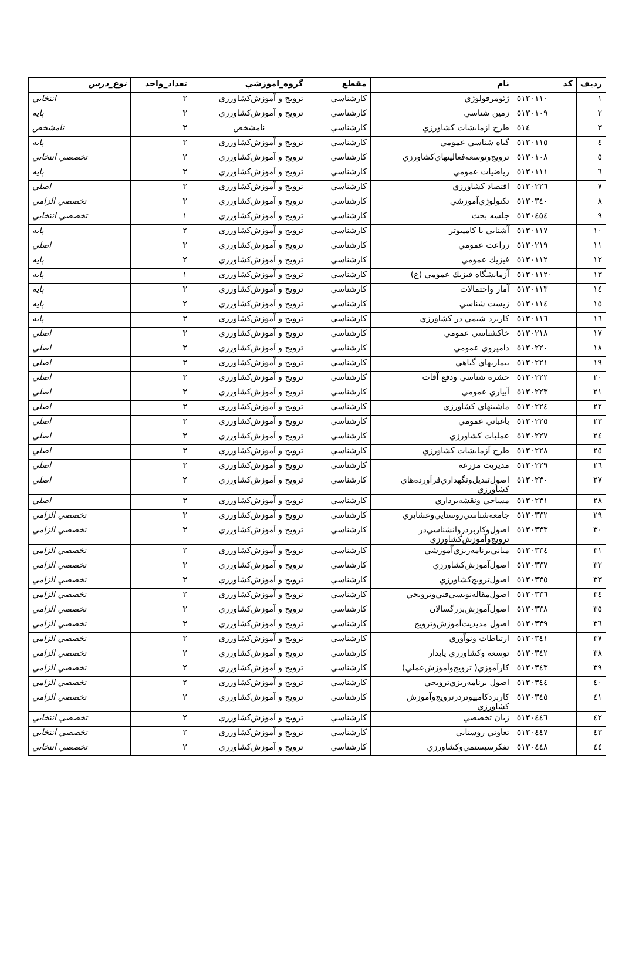| رديف | كد | نام | مقطع | گروه_اموزشي | تعداد_واحد | نوع_درس |
| --- | --- | --- | --- | --- | --- | --- |
| ١ | ٥١٣٠١١٠ | ژئومرفولوژي | كارشناسي | ترويج و آموزش‌كشاورزي | ٣ | انتخابي |
| ٢ | ٥١٣٠١٠٩ | زمين شناسي | كارشناسي | ترويج و آموزش‌كشاورزي | ٣ | پايه |
| ٣ | ٥١٤ | طرح ازمايشات كشاورزي | كارشناسي | نامشخص | ٣ | نامشخص |
| ٤ | ٥١٣٠١١٥ | گياه شناسي عمومي | كارشناسي | ترويج و آموزش‌كشاورزي | ٣ | پايه |
| ٥ | ٥١٣٠١٠٨ | ترويج‌وتوسعه‌فعاليتهاي‌كشاورزي | كارشناسي | ترويج و آموزش‌كشاورزي | ٢ | تخصصي انتخابي |
| ٦ | ٥١٣٠١١١ | رياضيات عمومي | كارشناسي | ترويج و آموزش‌كشاورزي | ٣ | پايه |
| ٧ | ٥١٣٠٢٢٦ | اقتصاد كشاورزي | كارشناسي | ترويج و آموزش‌كشاورزي | ٣ | اصلي |
| ٨ | ٥١٣٠٣٤٠ | تكنولوژي‌آموزشي | كارشناسي | ترويج و آموزش‌كشاورزي | ٣ | تخصصي الزامي |
| ٩ | ٥١٣٠٤٥٤ | جلسه بحث | كارشناسي | ترويج و آموزش‌كشاورزي | ١ | تخصصي انتخابي |
| ١٠ | ٥١٣٠١١٧ | آشنايي با كامپيوتر | كارشناسي | ترويج و آموزش‌كشاورزي | ٢ | پايه |
| ١١ | ٥١٣٠٢١٩ | زراعت عمومي | كارشناسي | ترويج و آموزش‌كشاورزي | ٣ | اصلي |
| ١٢ | ٥١٣٠١١٢ | فيزيك عمومي | كارشناسي | ترويج و آموزش‌كشاورزي | ٢ | پايه |
| ١٣ | ٥١٣٠١١٢٠ | آزمايشگاه فيزيك عمومي (ع) | كارشناسي | ترويج و آموزش‌كشاورزي | ١ | پايه |
| ١٤ | ٥١٣٠١١٣ | آمار واحتمالات | كارشناسي | ترويج و آموزش‌كشاورزي | ٣ | پايه |
| ١٥ | ٥١٣٠١١٤ | زيست شناسي | كارشناسي | ترويج و آموزش‌كشاورزي | ٢ | پايه |
| ١٦ | ٥١٣٠١١٦ | كاربرد شيمي در كشاورزي | كارشناسي | ترويج و آموزش‌كشاورزي | ٣ | پايه |
| ١٧ | ٥١٣٠٢١٨ | خاكشناسي عمومي | كارشناسي | ترويج و آموزش‌كشاورزي | ٣ | اصلي |
| ١٨ | ٥١٣٠٢٢٠ | دامپروي عمومي | كارشناسي | ترويج و آموزش‌كشاورزي | ٣ | اصلي |
| ١٩ | ٥١٣٠٢٢١ | بيماريهاي گياهي | كارشناسي | ترويج و آموزش‌كشاورزي | ٣ | اصلي |
| ٢٠ | ٥١٣٠٢٢٢ | حشره شناسي ودفع آفات | كارشناسي | ترويج و آموزش‌كشاورزي | ٣ | اصلي |
| ٢١ | ٥١٣٠٢٢٣ | آبياري عمومي | كارشناسي | ترويج و آموزش‌كشاورزي | ٣ | اصلي |
| ٢٢ | ٥١٣٠٢٢٤ | ماشينهاي كشاورزي | كارشناسي | ترويج و آموزش‌كشاورزي | ٣ | اصلي |
| ٢٣ | ٥١٣٠٢٢٥ | باغباني عمومي | كارشناسي | ترويج و آموزش‌كشاورزي | ٣ | اصلي |
| ٢٤ | ٥١٣٠٢٢٧ | عمليات كشاورزي | كارشناسي | ترويج و آموزش‌كشاورزي | ٣ | اصلي |
| ٢٥ | ٥١٣٠٢٢٨ | طرح آزمايشات كشاورزي | كارشناسي | ترويج و آموزش‌كشاورزي | ٣ | اصلي |
| ٢٦ | ٥١٣٠٢٢٩ | مديريت مزرعه | كارشناسي | ترويج و آموزش‌كشاورزي | ٣ | اصلي |
| ٢٧ | ٥١٣٠٢٣٠ | اصول‌تبديل‌ونگهداري‌فرآورده‌هاي كشاورزي | كارشناسي | ترويج و آموزش‌كشاورزي | ٢ | اصلي |
| ٢٨ | ٥١٣٠٢٣١ | مساحي ونقشه‌برداري | كارشناسي | ترويج و آموزش‌كشاورزي | ٣ | اصلي |
| ٢٩ | ٥١٣٠٣٣٢ | جامعه‌شناسي‌روستايي‌وعشايري | كارشناسي | ترويج و آموزش‌كشاورزي | ٣ | تخصصي الزامي |
| ٣٠ | ٥١٣٠٣٣٣ | اصول‌وكاربردروانشناسي‌در ترويج‌وآموزش‌كشاورزي | كارشناسي | ترويج و آموزش‌كشاورزي | ٣ | تخصصي الزامي |
| ٣١ | ٥١٣٠٣٣٤ | مباني‌برنامه‌ريزي‌آموزشي | كارشناسي | ترويج و آموزش‌كشاورزي | ٢ | تخصصي الزامي |
| ٣٢ | ٥١٣٠٣٣٧ | اصول‌آموزش‌كشاورزي | كارشناسي | ترويج و آموزش‌كشاورزي | ٣ | تخصصي الزامي |
| ٣٣ | ٥١٣٠٣٣٥ | اصول‌ترويج‌كشاورزي | كارشناسي | ترويج و آموزش‌كشاورزي | ٣ | تخصصي الزامي |
| ٣٤ | ٥١٣٠٣٣٦ | اصول‌مقاله‌نويسي‌فني‌وترويجي | كارشناسي | ترويج و آموزش‌كشاورزي | ٢ | تخصصي الزامي |
| ٣٥ | ٥١٣٠٣٣٨ | اصول‌آموزش‌بزرگسالان | كارشناسي | ترويج و آموزش‌كشاورزي | ٣ | تخصصي الزامي |
| ٣٦ | ٥١٣٠٣٣٩ | اصول مديديت‌آموزش‌وترويج | كارشناسي | ترويج و آموزش‌كشاورزي | ٣ | تخصصي الزامي |
| ٣٧ | ٥١٣٠٣٤١ | ارتباطات ونوآوري | كارشناسي | ترويج و آموزش‌كشاورزي | ٣ | تخصصي الزامي |
| ٣٨ | ٥١٣٠٣٤٢ | توسعه وكشاورزي پايدار | كارشناسي | ترويج و آموزش‌كشاورزي | ٢ | تخصصي الزامي |
| ٣٩ | ٥١٣٠٣٤٣ | كارآموزي( ترويج‌وآموزش‌عملي) | كارشناسي | ترويج و آموزش‌كشاورزي | ٢ | تخصصي الزامي |
| ٤٠ | ٥١٣٠٣٤٤ | اصول برنامه‌ريزي‌ترويجي | كارشناسي | ترويج و آموزش‌كشاورزي | ٢ | تخصصي الزامي |
| ٤١ | ٥١٣٠٣٤٥ | كاربردكامپيوتردرترويج‌وآموزش كشاورزي | كارشناسي | ترويج و آموزش‌كشاورزي | ٢ | تخصصي الزامي |
| ٤٢ | ٥١٣٠٤٤٦ | زبان تخصصي | كارشناسي | ترويج و آموزش‌كشاورزي | ٢ | تخصصي انتخابي |
| ٤٣ | ٥١٣٠٤٤٧ | تعاوني روستايي | كارشناسي | ترويج و آموزش‌كشاورزي | ٢ | تخصصي انتخابي |
| ٤٤ | ٥١٣٠٤٤٨ | تفكرسيستمي‌وكشاورزي | كارشناسي | ترويج و آموزش‌كشاورزي | ٢ | تخصصي انتخابي |